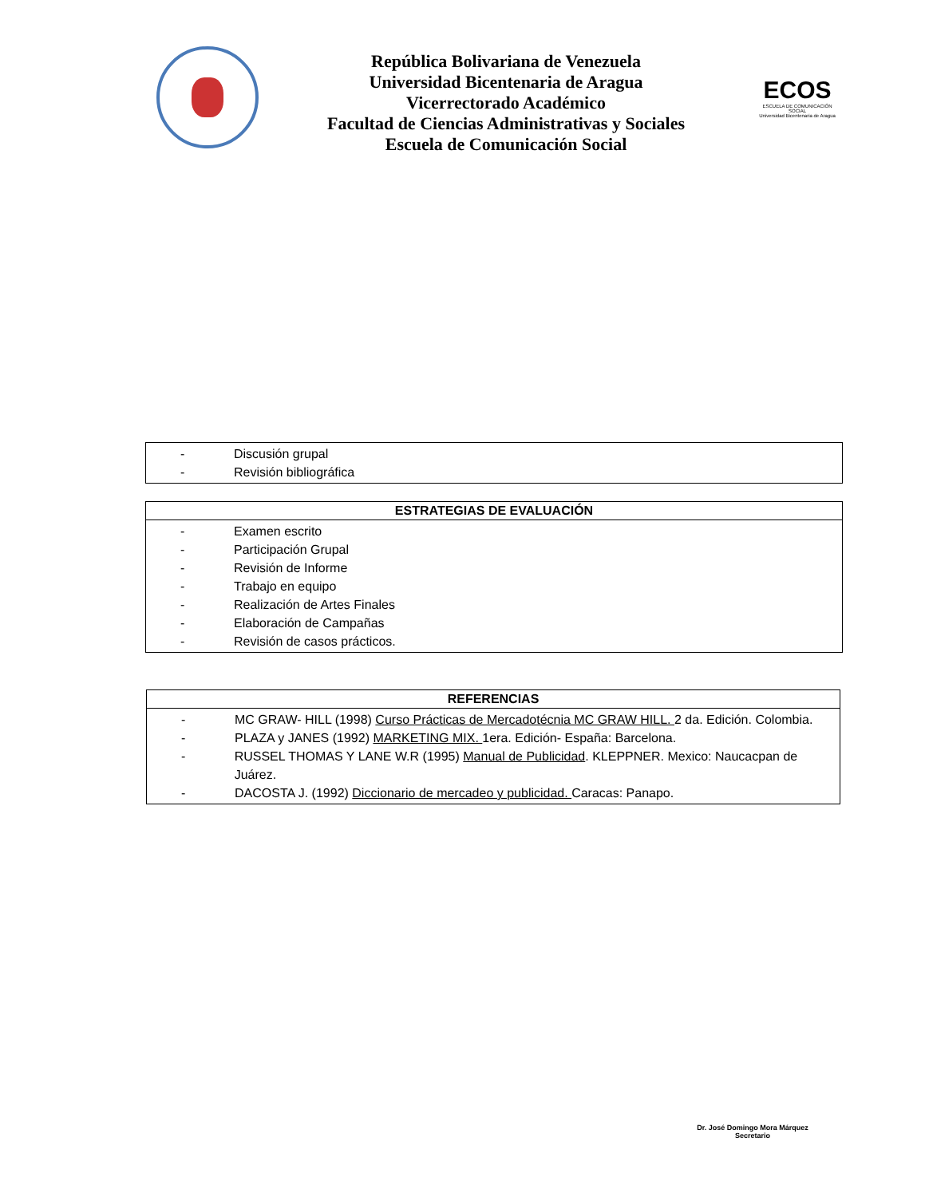República Bolivariana de Venezuela
Universidad Bicentenaria de Aragua
Vicerrectorado Académico
Facultad de Ciencias Administrativas y Sociales
Escuela de Comunicación Social
ECOS
ESCUELA DE COMUNICACIÓN SOCIAL
Universidad Bicentenaria de Aragua
| - Discusión grupal - Revisión bibliográfica |
| ESTRATEGIAS DE EVALUACIÓN |
| --- |
| - Examen escrito - Participación Grupal - Revisión de Informe - Trabajo en equipo - Realización de Artes Finales - Elaboración de Campañas - Revisión de casos prácticos. |
| REFERENCIAS |
| --- |
| - MC GRAW- HILL (1998) Curso Prácticas de Mercadotécnia MC GRAW HILL. 2 da. Edición. Colombia. - PLAZA y JANES (1992) MARKETING MIX. 1era. Edición- España: Barcelona. - RUSSEL THOMAS Y LANE W.R (1995) Manual de Publicidad . KLEPPNER. Mexico: Naucacpan de Juárez. - DACOSTA J. (1992) Diccionario de mercadeo y publicidad. Caracas: Panapo. |
Dr. José Domingo Mora Márquez
Secretario